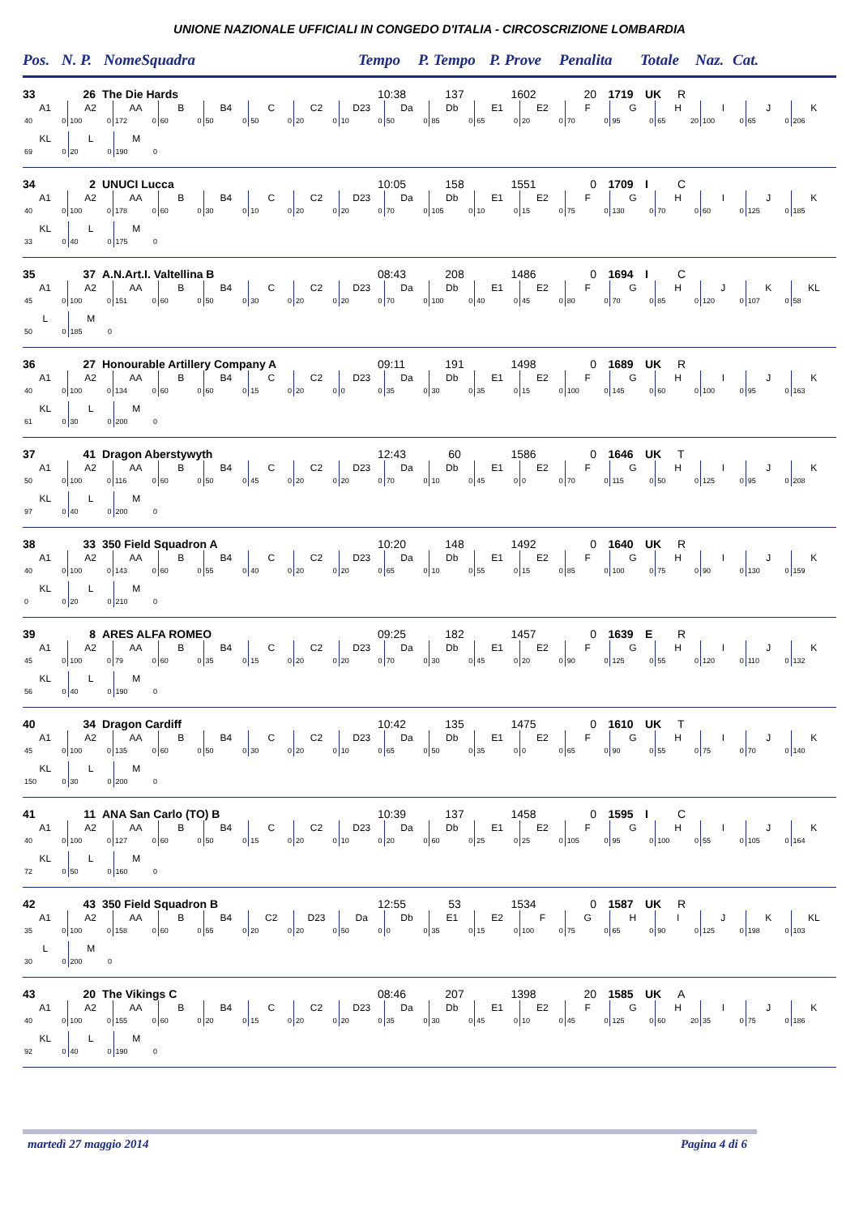UNIONE NAZIONALE UFFICIALI IN CONGEDO D'ITALIA - CIRCOSCRIZIONE LOMBARDIA
Pos. N. P. NomeSquadra Tempo P. Tempo P. Prove Penalita Totale Naz. Cat.
| 33 | 26 | The Die Hards | 10:38 | 137 | 1602 | 20 | 1719 | UK | R |
| A1 | A2 | AA | B | B4 | C | C2 | D23 | Da | Db | E1 | E2 | F | G | H | I | J | K |
| 40 0 | 100 0 | 172 0 | 60 0 | 50 0 | 50 0 | 20 0 | 10 0 | 50 0 | 85 0 | 65 0 | 20 0 | 70 0 | 95 0 | 65 20 | 100 0 | 65 0 | 206 |
| KL | L | M |
| 69 0 | 20 0 | 190 0 |
| 34 | 2 | UNUCI Lucca | 10:05 | 158 | 1551 | 0 | 1709 | I | C |
| A1 | A2 | AA | B | B4 | C | C2 | D23 | Da | Db | E1 | E2 | F | G | H | I | J | K |
| 40 0 | 100 0 | 178 0 | 60 0 | 30 0 | 10 0 | 20 0 | 20 0 | 70 0 | 105 0 | 10 0 | 15 0 | 75 0 | 130 0 | 70 0 | 60 0 | 125 0 | 185 |
| KL | L | M |
| 33 0 | 40 0 | 175 0 |
| 35 | 37 | A.N.Art.I. Valtellina B | 08:43 | 208 | 1486 | 0 | 1694 | I | C |
| A1 | A2 | AA | B | B4 | C | C2 | D23 | Da | Db | E1 | E2 | F | G | H | J | K | KL |
| 45 0 | 100 0 | 151 0 | 60 0 | 50 0 | 30 0 | 20 0 | 20 0 | 70 0 | 100 0 | 40 0 | 45 0 | 80 0 | 70 0 | 85 0 | 120 0 | 107 0 | 58 |
| L | M |
| 50 0 | 185 0 |
| 36 | 27 | Honourable Artillery Company A | 09:11 | 191 | 1498 | 0 | 1689 | UK | R |
| A1 | A2 | AA | B | B4 | C | C2 | D23 | Da | Db | E1 | E2 | F | G | H | I | J | K |
| 40 0 | 100 0 | 134 0 | 60 0 | 60 0 | 15 0 | 20 0 | 0 0 | 35 0 | 30 0 | 35 0 | 15 0 | 100 0 | 145 0 | 60 0 | 100 0 | 95 0 | 163 |
| KL | L | M |
| 61 0 | 30 0 | 200 0 |
| 37 | 41 | Dragon Aberstywyth | 12:43 | 60 | 1586 | 0 | 1646 | UK | T |
| A1 | A2 | AA | B | B4 | C | C2 | D23 | Da | Db | E1 | E2 | F | G | H | I | J | K |
| 50 0 | 100 0 | 116 0 | 60 0 | 50 0 | 45 0 | 20 0 | 20 0 | 70 0 | 10 0 | 45 0 | 0 0 | 70 0 | 115 0 | 50 0 | 125 0 | 95 0 | 208 |
| KL | L | M |
| 97 0 | 40 0 | 200 0 |
| 38 | 33 | 350 Field Squadron A | 10:20 | 148 | 1492 | 0 | 1640 | UK | R |
| A1 | A2 | AA | B | B4 | C | C2 | D23 | Da | Db | E1 | E2 | F | G | H | I | J | K |
| 40 0 | 100 0 | 143 0 | 60 0 | 55 0 | 40 0 | 20 0 | 20 0 | 65 0 | 10 0 | 55 0 | 15 0 | 85 0 | 100 0 | 75 0 | 90 0 | 130 0 | 159 |
| KL | L | M |
| 0 0 | 20 0 | 210 0 |
| 39 | 8 | ARES ALFA ROMEO | 09:25 | 182 | 1457 | 0 | 1639 | E | R |
| A1 | A2 | AA | B | B4 | C | C2 | D23 | Da | Db | E1 | E2 | F | G | H | I | J | K |
| 45 0 | 100 0 | 79 0 | 60 0 | 35 0 | 15 0 | 20 0 | 20 0 | 70 0 | 30 0 | 45 0 | 20 0 | 90 0 | 125 0 | 55 0 | 120 0 | 110 0 | 132 |
| KL | L | M |
| 56 0 | 40 0 | 190 0 |
| 40 | 34 | Dragon Cardiff | 10:42 | 135 | 1475 | 0 | 1610 | UK | T |
| A1 | A2 | AA | B | B4 | C | C2 | D23 | Da | Db | E1 | E2 | F | G | H | I | J | K |
| 45 0 | 100 0 | 135 0 | 60 0 | 50 0 | 30 0 | 20 0 | 10 0 | 65 0 | 50 0 | 35 0 | 0 0 | 65 0 | 90 0 | 55 0 | 75 0 | 70 0 | 140 |
| KL | L | M |
| 150 0 | 30 0 | 200 0 |
| 41 | 11 | ANA San Carlo (TO) B | 10:39 | 137 | 1458 | 0 | 1595 | I | C |
| A1 | A2 | AA | B | B4 | C | C2 | D23 | Da | Db | E1 | E2 | F | G | H | I | J | K |
| 40 0 | 100 0 | 127 0 | 60 0 | 50 0 | 15 0 | 20 0 | 10 0 | 20 0 | 60 0 | 25 0 | 25 0 | 105 0 | 95 0 | 100 0 | 55 0 | 105 0 | 164 |
| KL | L | M |
| 72 0 | 50 0 | 160 0 |
| 42 | 43 | 350 Field Squadron B | 12:55 | 53 | 1534 | 0 | 1587 | UK | R |
| A1 | A2 | AA | B | B4 | C2 | D23 | Da | Db | E1 | E2 | F | G | H | I | J | K | KL |
| 35 0 | 100 0 | 158 0 | 60 0 | 55 0 | 20 0 | 20 0 | 50 0 | 0 0 | 35 0 | 15 0 | 100 0 | 75 0 | 65 0 | 90 0 | 125 0 | 198 0 | 103 |
| L | M |
| 30 0 | 200 0 |
| 43 | 20 | The Vikings C | 08:46 | 207 | 1398 | 20 | 1585 | UK | A |
| A1 | A2 | AA | B | B4 | C | C2 | D23 | Da | Db | E1 | E2 | F | G | H | I | J | K |
| 40 0 | 100 0 | 155 0 | 60 0 | 20 0 | 15 0 | 20 0 | 20 0 | 35 0 | 30 0 | 45 0 | 10 0 | 45 0 | 125 0 | 60 20 | 35 0 | 75 0 | 186 |
| KL | L | M |
| 92 0 | 40 0 | 190 0 |
martedì 27 maggio 2014 Pagina 4 di 6